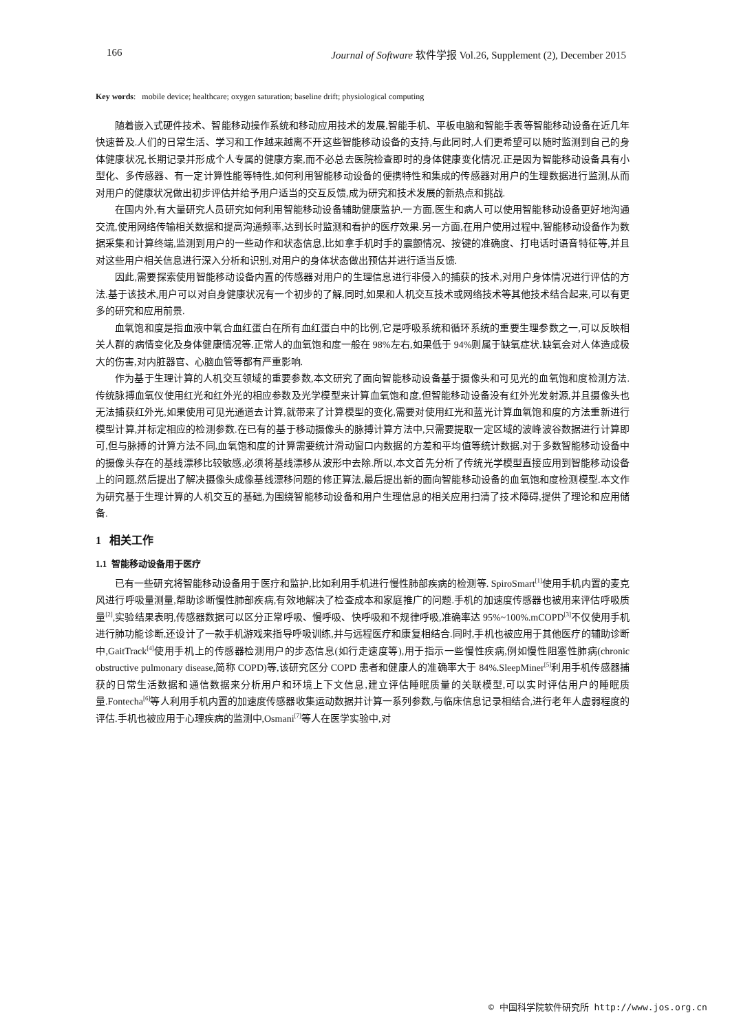166 Journal of Software 软件学报 Vol.26, Supplement (2), December 2015
Key words: mobile device; healthcare; oxygen saturation; baseline drift; physiological computing
随着嵌入式硬件技术、智能移动操作系统和移动应用技术的发展,智能手机、平板电脑和智能手表等智能移动设备在近几年快速普及.人们的日常生活、学习和工作越来越离不开这些智能移动设备的支持,与此同时,人们更希望可以随时监测到自己的身体健康状况,长期记录并形成个人专属的健康方案,而不必总去医院检查即时的身体健康变化情况.正是因为智能移动设备具有小型化、多传感器、有一定计算性能等特性,如何利用智能移动设备的便携特性和集成的传感器对用户的生理数据进行监测,从而对用户的健康状况做出初步评估并给予用户适当的交互反馈,成为研究和技术发展的新热点和挑战.
在国内外,有大量研究人员研究如何利用智能移动设备辅助健康监护.一方面,医生和病人可以使用智能移动设备更好地沟通交流,使用网络传输相关数据和提高沟通频率,达到长时监测和看护的医疗效果.另一方面,在用户使用过程中,智能移动设备作为数据采集和计算终端,监测到用户的一些动作和状态信息,比如拿手机时手的震颤情况、按键的准确度、打电话时语音特征等,并且对这些用户相关信息进行深入分析和识别,对用户的身体状态做出预估并进行适当反馈.
因此,需要探索使用智能移动设备内置的传感器对用户的生理信息进行非侵入的捕获的技术,对用户身体情况进行评估的方法.基于该技术,用户可以对自身健康状况有一个初步的了解,同时,如果和人机交互技术或网络技术等其他技术结合起来,可以有更多的研究和应用前景.
血氧饱和度是指血液中氧合血红蛋白在所有血红蛋白中的比例,它是呼吸系统和循环系统的重要生理参数之一,可以反映相关人群的病情变化及身体健康情况等.正常人的血氧饱和度一般在 98%左右,如果低于 94%则属于缺氧症状.缺氧会对人体造成极大的伤害,对内脏器官、心脑血管等都有严重影响.
作为基于生理计算的人机交互领域的重要参数,本文研究了面向智能移动设备基于摄像头和可见光的血氧饱和度检测方法.传统脉搏血氧仪使用红光和红外光的相应参数及光学模型来计算血氧饱和度,但智能移动设备没有红外光发射源,并且摄像头也无法捕获红外光,如果使用可见光通道去计算,就带来了计算模型的变化,需要对使用红光和蓝光计算血氧饱和度的方法重新进行模型计算,并标定相应的检测参数.在已有的基于移动摄像头的脉搏计算方法中,只需要提取一定区域的波峰波谷数据进行计算即可,但与脉搏的计算方法不同,血氧饱和度的计算需要统计滑动窗口内数据的方差和平均值等统计数据,对于多数智能移动设备中的摄像头存在的基线漂移比较敏感,必须将基线漂移从波形中去除.所以,本文首先分析了传统光学模型直接应用到智能移动设备上的问题,然后提出了解决摄像头成像基线漂移问题的修正算法,最后提出新的面向智能移动设备的血氧饱和度检测模型.本文作为研究基于生理计算的人机交互的基础,为围绕智能移动设备和用户生理信息的相关应用扫清了技术障碍,提供了理论和应用储备.
1 相关工作
1.1 智能移动设备用于医疗
已有一些研究将智能移动设备用于医疗和监护,比如利用手机进行慢性肺部疾病的检测等. SpiroSmart<sup>[1]</sup>使用手机内置的麦克风进行呼吸量测量,帮助诊断慢性肺部疾病,有效地解决了检查成本和家庭推广的问题.手机的加速度传感器也被用来评估呼吸质量<sup>[2]</sup>,实验结果表明,传感器数据可以区分正常呼吸、慢呼吸、快呼吸和不规律呼吸,准确率达 95%~100%.mCOPD<sup>[3]</sup>不仅使用手机进行肺功能诊断,还设计了一款手机游戏来指导呼吸训练,并与远程医疗和康复相结合.同时,手机也被应用于其他医疗的辅助诊断中,GaitTrack<sup>[4]</sup>使用手机上的传感器检测用户的步态信息(如行走速度等),用于指示一些慢性疾病,例如慢性阻塞性肺病(chronic obstructive pulmonary disease,简称 COPD)等,该研究区分 COPD 患者和健康人的准确率大于 84%.SleepMiner<sup>[5]</sup>利用手机传感器捕获的日常生活数据和通信数据来分析用户和环境上下文信息,建立评估睡眠质量的关联模型,可以实时评估用户的睡眠质量.Fontecha<sup>[6]</sup>等人利用手机内置的加速度传感器收集运动数据并计算一系列参数,与临床信息记录相结合,进行老年人虚弱程度的评估.手机也被应用于心理疾病的监测中,Osmani<sup>[7]</sup>等人在医学实验中,对
© 中国科学院软件研究所 http://www.jos.org.cn